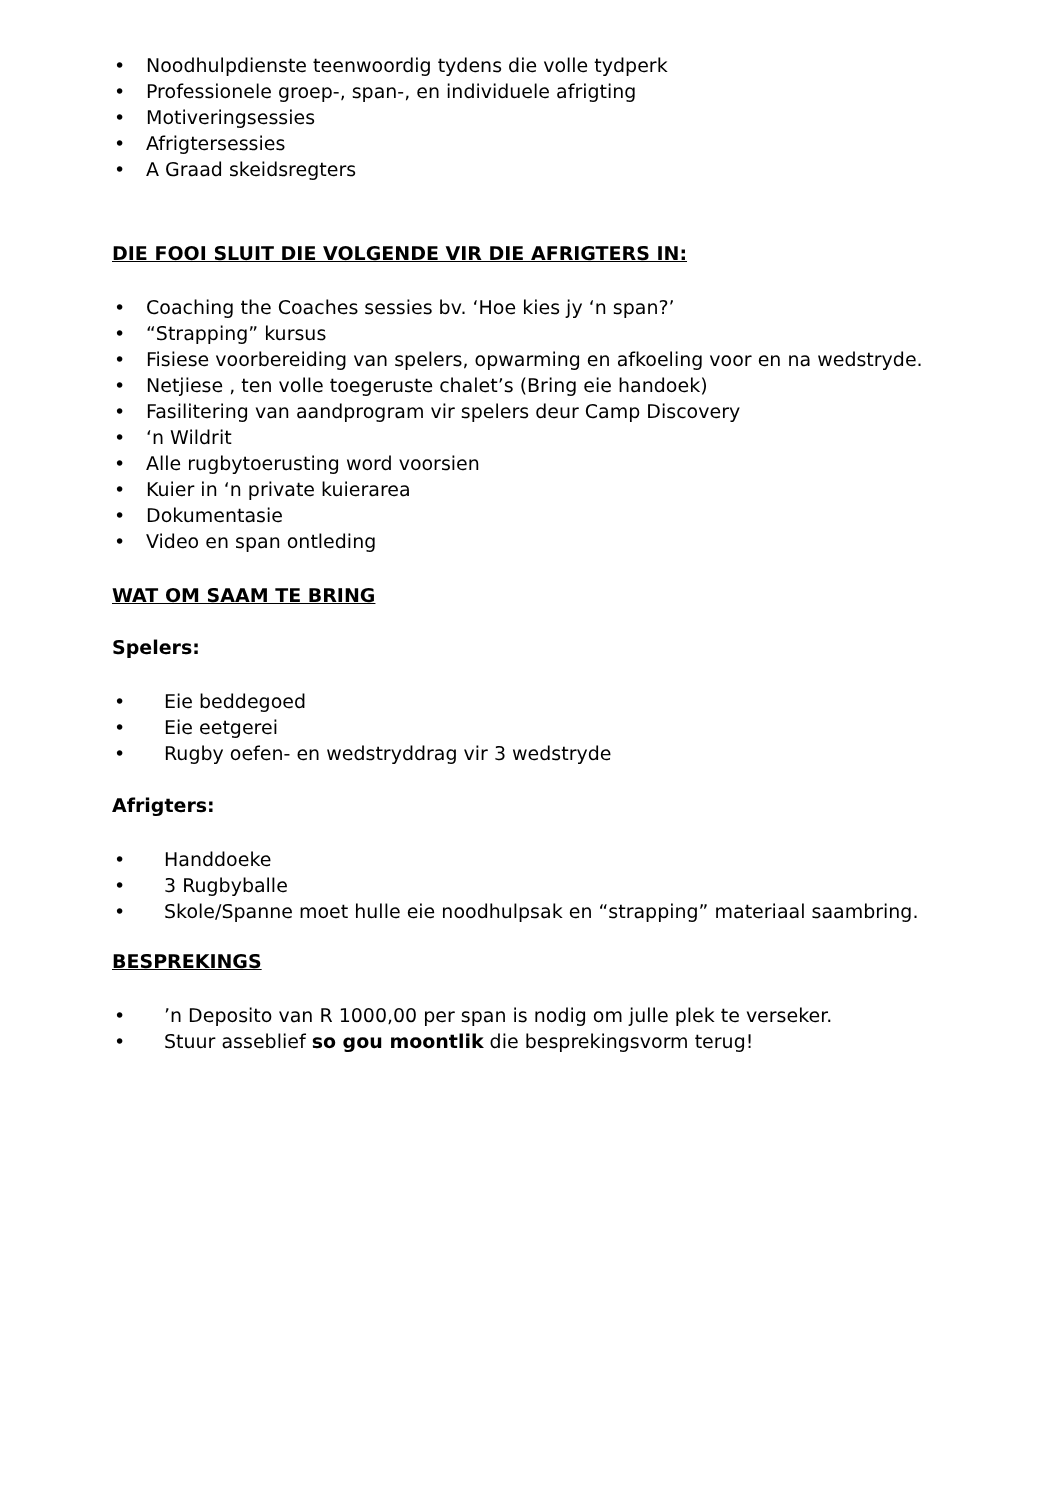• Noodhulpdienste teenwoordig tydens die volle tydperk
• Professionele groep-, span-, en individuele afrigting
• Motiveringsessies
• Afrigtersessies
• A Graad skeidsregters
DIE FOOI SLUIT DIE VOLGENDE VIR DIE AFRIGTERS IN:
• Coaching the Coaches sessies bv. ‘Hoe kies jy ‘n span?’
• “Strapping” kursus
• Fisiese voorbereiding van spelers, opwarming en afkoeling voor en na wedstryde.
• Netjiese , ten volle toegeruste chalet’s (Bring eie handoek)
• Fasilitering van aandprogram vir spelers deur Camp Discovery
• ‘n Wildrit
• Alle rugbytoerusting word voorsien
• Kuier in ‘n private kuierarea
• Dokumentasie
• Video en span ontleding
WAT OM SAAM TE BRING
Spelers:
• Eie beddegoed
• Eie eetgerei
• Rugby oefen- en wedstryddrag vir 3 wedstryde
Afrigters:
• Handdoeke
• 3 Rugbyballe
• Skole/Spanne moet hulle eie noodhulpsak en “strapping” materiaal saambring.
BESPREKINGS
•’n Deposito van R 1000,00 per span is nodig om julle plek te verseker.
• Stuur asseblief so gou moontlik die besprekingsvorm terug!